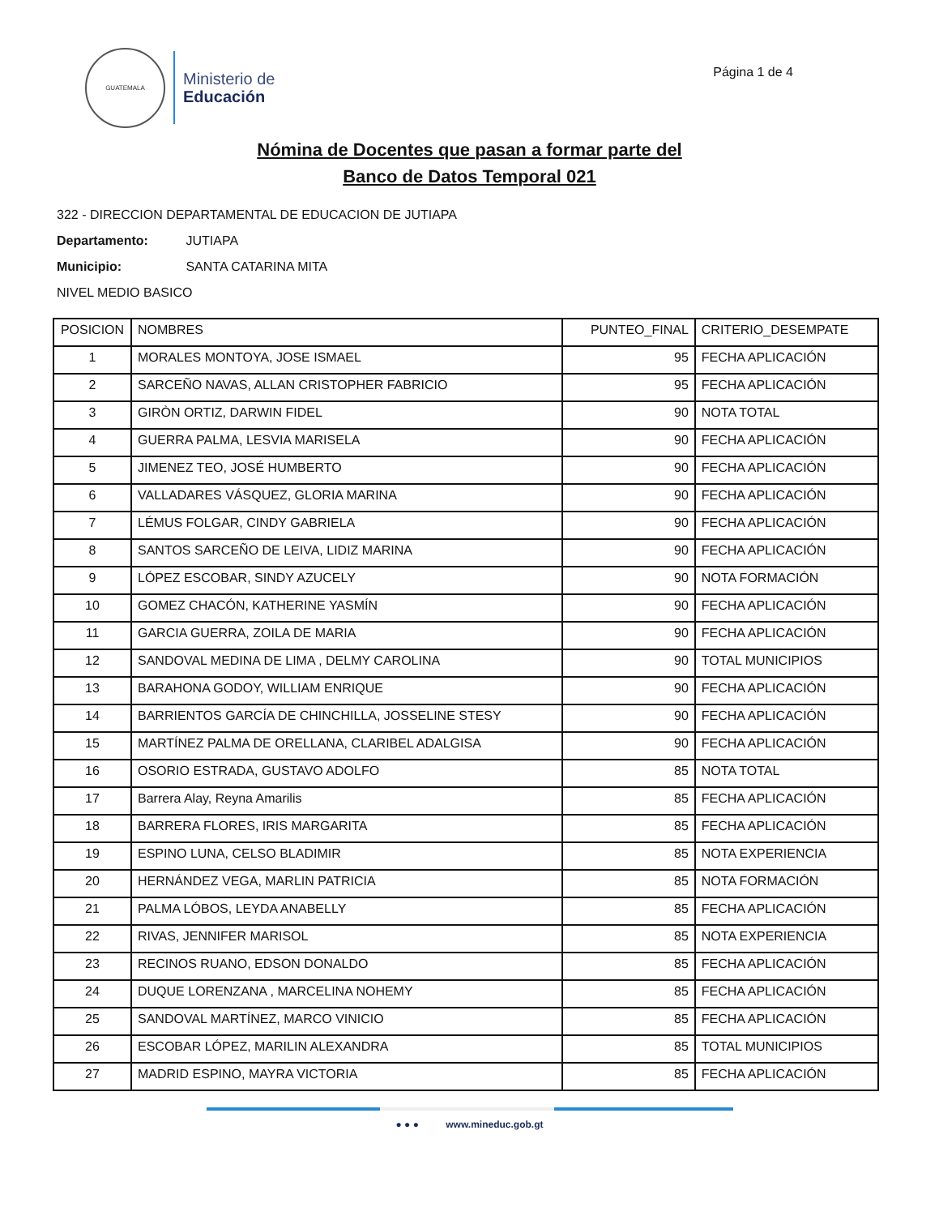GUATEMALA
Ministerio de
Educación
Página 1 de 4
Nómina de Docentes que pasan a formar parte del
Banco de Datos Temporal 021
322 - DIRECCION DEPARTAMENTAL DE EDUCACION DE JUTIAPA
Departamento: JUTIAPA
Municipio: SANTA CATARINA MITA
NIVEL MEDIO BASICO
| POSICION | NOMBRES | PUNTEO_FINAL | CRITERIO_DESEMPATE |
| --- | --- | --- | --- |
| 1 | MORALES MONTOYA, JOSE ISMAEL | 95 | FECHA APLICACIÓN |
| 2 | SARCEÑO NAVAS, ALLAN CRISTOPHER FABRICIO | 95 | FECHA APLICACIÓN |
| 3 | GIRÒN ORTIZ, DARWIN FIDEL | 90 | NOTA TOTAL |
| 4 | GUERRA PALMA, LESVIA MARISELA | 90 | FECHA APLICACIÓN |
| 5 | JIMENEZ TEO, JOSÉ HUMBERTO | 90 | FECHA APLICACIÓN |
| 6 | VALLADARES VÁSQUEZ, GLORIA MARINA | 90 | FECHA APLICACIÓN |
| 7 | LÉMUS FOLGAR, CINDY GABRIELA | 90 | FECHA APLICACIÓN |
| 8 | SANTOS SARCEÑO DE LEIVA, LIDIZ MARINA | 90 | FECHA APLICACIÓN |
| 9 | LÓPEZ ESCOBAR, SINDY AZUCELY | 90 | NOTA FORMACIÓN |
| 10 | GOMEZ CHACÓN, KATHERINE YASMÍN | 90 | FECHA APLICACIÓN |
| 11 | GARCIA GUERRA, ZOILA DE MARIA | 90 | FECHA APLICACIÓN |
| 12 | SANDOVAL MEDINA DE LIMA , DELMY CAROLINA | 90 | TOTAL MUNICIPIOS |
| 13 | BARAHONA GODOY, WILLIAM ENRIQUE | 90 | FECHA APLICACIÓN |
| 14 | BARRIENTOS GARCÍA DE CHINCHILLA, JOSSELINE STESY | 90 | FECHA APLICACIÓN |
| 15 | MARTÍNEZ PALMA DE ORELLANA, CLARIBEL ADALGISA | 90 | FECHA APLICACIÓN |
| 16 | OSORIO ESTRADA, GUSTAVO ADOLFO | 85 | NOTA TOTAL |
| 17 | Barrera Alay, Reyna Amarilis | 85 | FECHA APLICACIÓN |
| 18 | BARRERA FLORES, IRIS MARGARITA | 85 | FECHA APLICACIÓN |
| 19 | ESPINO LUNA, CELSO BLADIMIR | 85 | NOTA EXPERIENCIA |
| 20 | HERNÁNDEZ VEGA, MARLIN PATRICIA | 85 | NOTA FORMACIÓN |
| 21 | PALMA LÓBOS, LEYDA ANABELLY | 85 | FECHA APLICACIÓN |
| 22 | RIVAS, JENNIFER MARISOL | 85 | NOTA EXPERIENCIA |
| 23 | RECINOS RUANO, EDSON DONALDO | 85 | FECHA APLICACIÓN |
| 24 | DUQUE LORENZANA , MARCELINA NOHEMY | 85 | FECHA APLICACIÓN |
| 25 | SANDOVAL MARTÍNEZ, MARCO VINICIO | 85 | FECHA APLICACIÓN |
| 26 | ESCOBAR LÓPEZ, MARILIN ALEXANDRA | 85 | TOTAL MUNICIPIOS |
| 27 | MADRID ESPINO, MAYRA VICTORIA | 85 | FECHA APLICACIÓN |
● ● ● www.mineduc.gob.gt